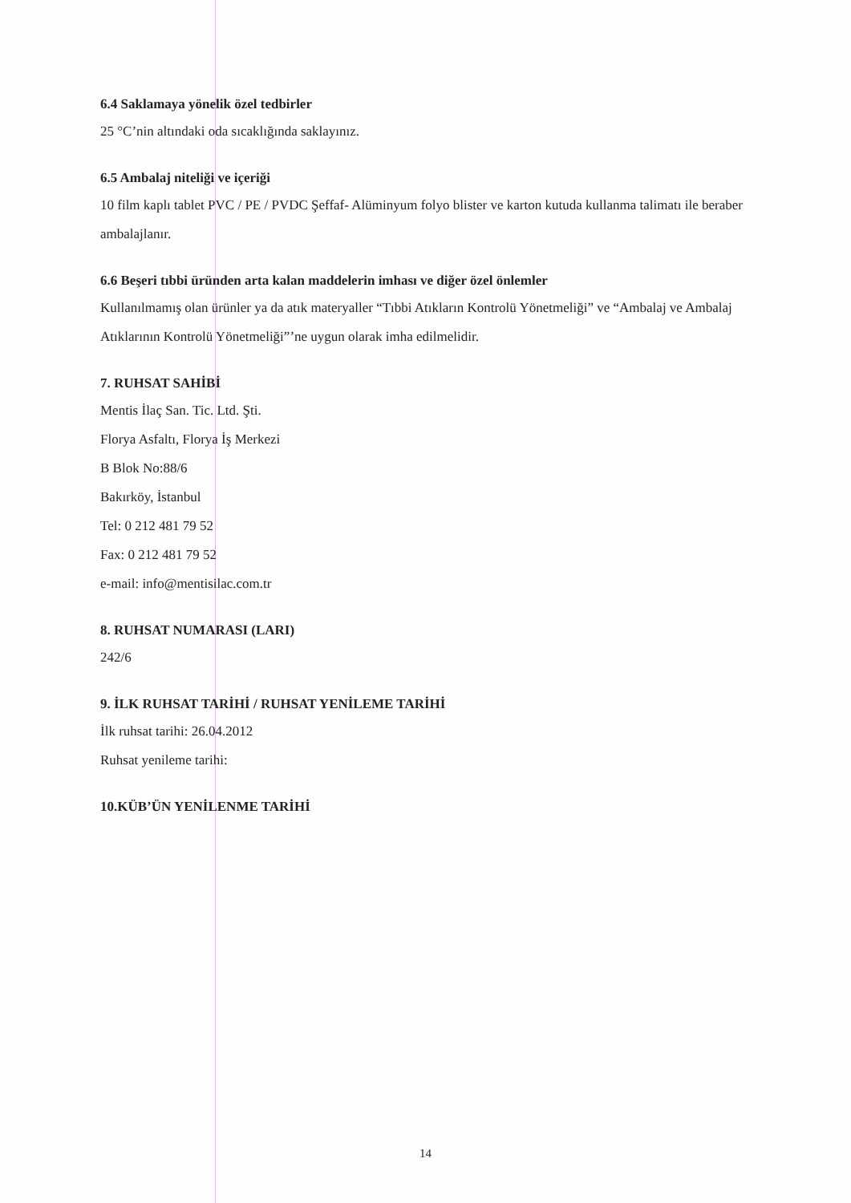6.4 Saklamaya yönelik özel tedbirler
25 °C’nin altındaki oda sıcaklığında saklayınız.
6.5 Ambalaj niteliği ve içeriği
10 film kaplı tablet PVC / PE / PVDC Şeffaf- Alüminyum folyo blister ve karton kutuda kullanma talimatı ile beraber ambalajlanır.
6.6 Beşeri tıbbi üründen arta kalan maddelerin imhası ve diğer özel önlemler
Kullanılmamış olan ürünler ya da atık materyaller “Tıbbi Atıkların Kontrolü Yönetmeliği” ve “Ambalaj ve Ambalaj Atıklarının Kontrolü Yönetmeliği”’ne uygun olarak imha edilmelidir.
7. RUHSAT SAHİBİ
Mentis İlaç San. Tic. Ltd. Şti.
Florya Asfaltı, Florya İş Merkezi
B Blok No:88/6
Bakırköy, İstanbul
Tel: 0 212 481 79 52
Fax: 0 212 481 79 52
e-mail: info@mentisilac.com.tr
8. RUHSAT NUMARASI (LARI)
242/6
9. İLK RUHSAT TARİHİ / RUHSAT YENİLEME TARİHİ
İlk ruhsat tarihi: 26.04.2012
Ruhsat yenileme tarihi:
10.KÜB’ÜN YENİLENME TARİHİ
14